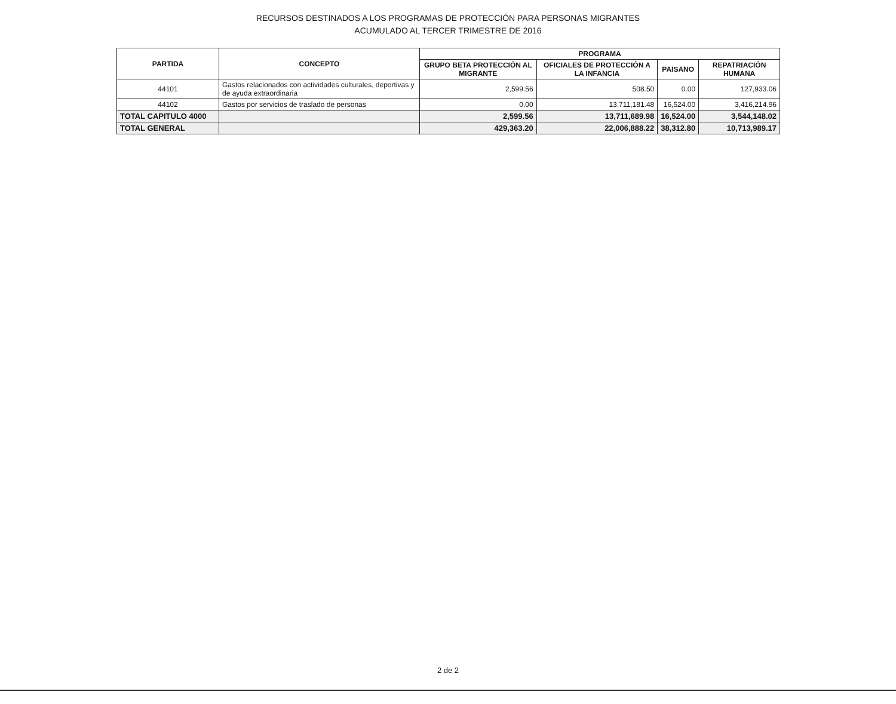RECURSOS DESTINADOS A LOS PROGRAMAS DE PROTECCIÓN PARA PERSONAS MIGRANTES
ACUMULADO AL TERCER TRIMESTRE DE 2016
| PARTIDA | CONCEPTO | PROGRAMA | | | |
| --- | --- | --- | --- | --- | --- |
| | | GRUPO BETA PROTECCIÓN AL MIGRANTE | OFICIALES DE PROTECCIÓN A LA INFANCIA | PAISANO | REPATRIACIÓN HUMANA |
| 44101 | Gastos relacionados con actividades culturales, deportivas y de ayuda extraordinaria | 2,599.56 | 508.50 | 0.00 | 127,933.06 |
| 44102 | Gastos por servicios de traslado de personas | 0.00 | 13,711,181.48 | 16,524.00 | 3,416,214.96 |
| TOTAL CAPITULO 4000 | | 2,599.56 | 13,711,689.98 | 16,524.00 | 3,544,148.02 |
| TOTAL GENERAL | | 429,363.20 | 22,006,888.22 | 38,312.80 | 10,713,989.17 |
2 de 2